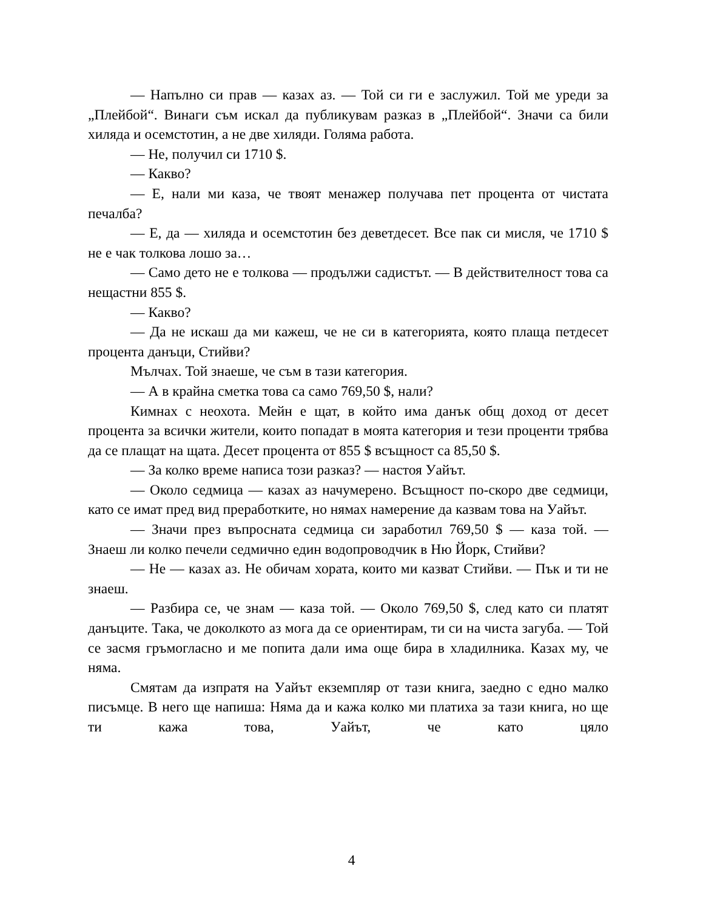— Напълно си прав — казах аз. — Той си ги е заслужил. Той ме уреди за „Плейбой“. Винаги съм искал да публикувам разказ в „Плейбой“. Значи са били хиляда и осемстотин, а не две хиляди. Голяма работа.
— Не, получил си 1710 $.
— Какво?
— Е, нали ми каза, че твоят менажер получава пет процента от чистата печалба?
— Е, да — хиляда и осемстотин без деветдесет. Все пак си мисля, че 1710 $ не е чак толкова лошо за…
— Само дето не е толкова — продължи садистът. — В действителност това са нещастни 855 $.
— Какво?
— Да не искаш да ми кажеш, че не си в категорията, която плаща петдесет процента данъци, Стийви?
Мълчах. Той знаеше, че съм в тази категория.
— А в крайна сметка това са само 769,50 $, нали?
Кимнах с неохота. Мейн е щат, в който има данък общ доход от десет процента за всички жители, които попадат в моята категория и тези проценти трябва да се плащат на щата. Десет процента от 855 $ всъщност са 85,50 $.
— За колко време написа този разказ? — настоя Уайът.
— Около седмица — казах аз начумерено. Всъщност по-скоро две седмици, като се имат пред вид преработките, но нямах намерение да казвам това на Уайът.
— Значи през въпросната седмица си заработил 769,50 $ — каза той. — Знаеш ли колко печели седмично един водопроводчик в Ню Йорк, Стийви?
— Не — казах аз. Не обичам хората, които ми казват Стийви. — Пък и ти не знаеш.
— Разбира се, че знам — каза той. — Около 769,50 $, след като си платят данъците. Така, че доколкото аз мога да се ориентирам, ти си на чиста загуба. — Той се засмя гръмогласно и ме попита дали има още бира в хладилника. Казах му, че няма.
Смятам да изпратя на Уайът екземпляр от тази книга, заедно с едно малко писъмце. В него ще напиша: Няма да и кажа колко ми платиха за тази книга, но ще ти кажа това, Уайът, че като цяло
4